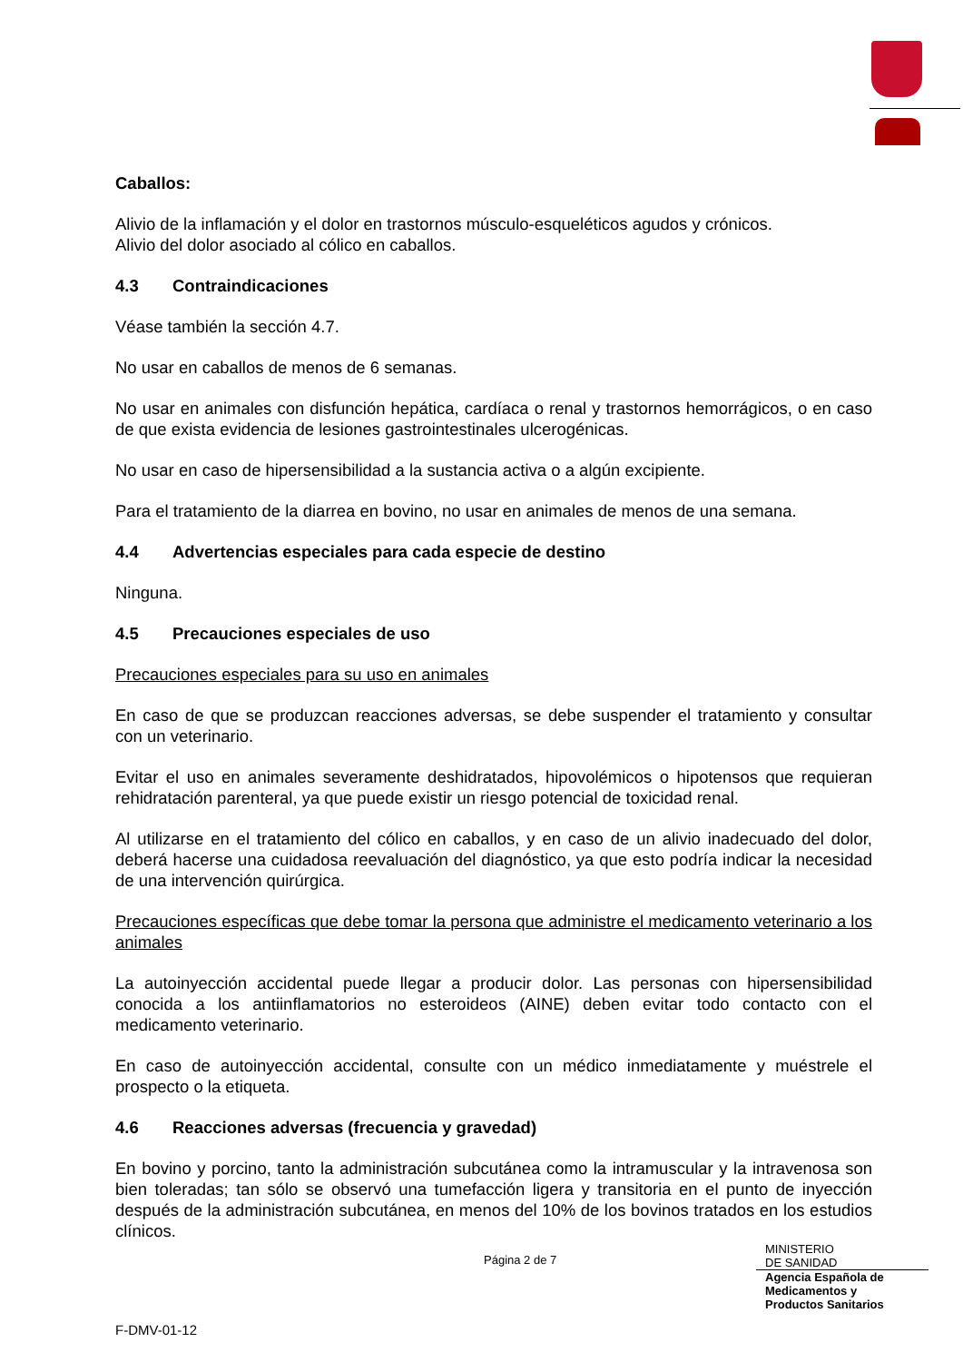Caballos:
Alivio de la inflamación y el dolor en trastornos músculo-esqueléticos agudos y crónicos.
Alivio del dolor asociado al cólico en caballos.
4.3 Contraindicaciones
Véase también la sección 4.7.
No usar en caballos de menos de 6 semanas.
No usar en animales con disfunción hepática, cardíaca o renal y trastornos hemorrágicos, o en caso de que exista evidencia de lesiones gastrointestinales ulcerogénicas.
No usar en caso de hipersensibilidad a la sustancia activa o a algún excipiente.
Para el tratamiento de la diarrea en bovino, no usar en animales de menos de una semana.
4.4 Advertencias especiales para cada especie de destino
Ninguna.
4.5 Precauciones especiales de uso
Precauciones especiales para su uso en animales
En caso de que se produzcan reacciones adversas, se debe suspender el tratamiento y consultar con un veterinario.
Evitar el uso en animales severamente deshidratados, hipovolémicos o hipotensos que requieran rehidratación parenteral, ya que puede existir un riesgo potencial de toxicidad renal.
Al utilizarse en el tratamiento del cólico en caballos, y en caso de un alivio inadecuado del dolor, deberá hacerse una cuidadosa reevaluación del diagnóstico, ya que esto podría indicar la necesidad de una intervención quirúrgica.
Precauciones específicas que debe tomar la persona que administre el medicamento veterinario a los animales
La autoinyección accidental puede llegar a producir dolor. Las personas con hipersensibilidad conocida a los antiinflamatorios no esteroideos (AINE) deben evitar todo contacto con el medicamento veterinario.
En caso de autoinyección accidental, consulte con un médico inmediatamente y muéstrele el prospecto o la etiqueta.
4.6 Reacciones adversas (frecuencia y gravedad)
En bovino y porcino, tanto la administración subcutánea como la intramuscular y la intravenosa son bien toleradas; tan sólo se observó una tumefacción ligera y transitoria en el punto de inyección después de la administración subcutánea, en menos del 10% de los bovinos tratados en los estudios clínicos.
Página 2 de 7
MINISTERIO
DE SANIDAD
Agencia Española de
Medicamentos y
Productos Sanitarios
F-DMV-01-12